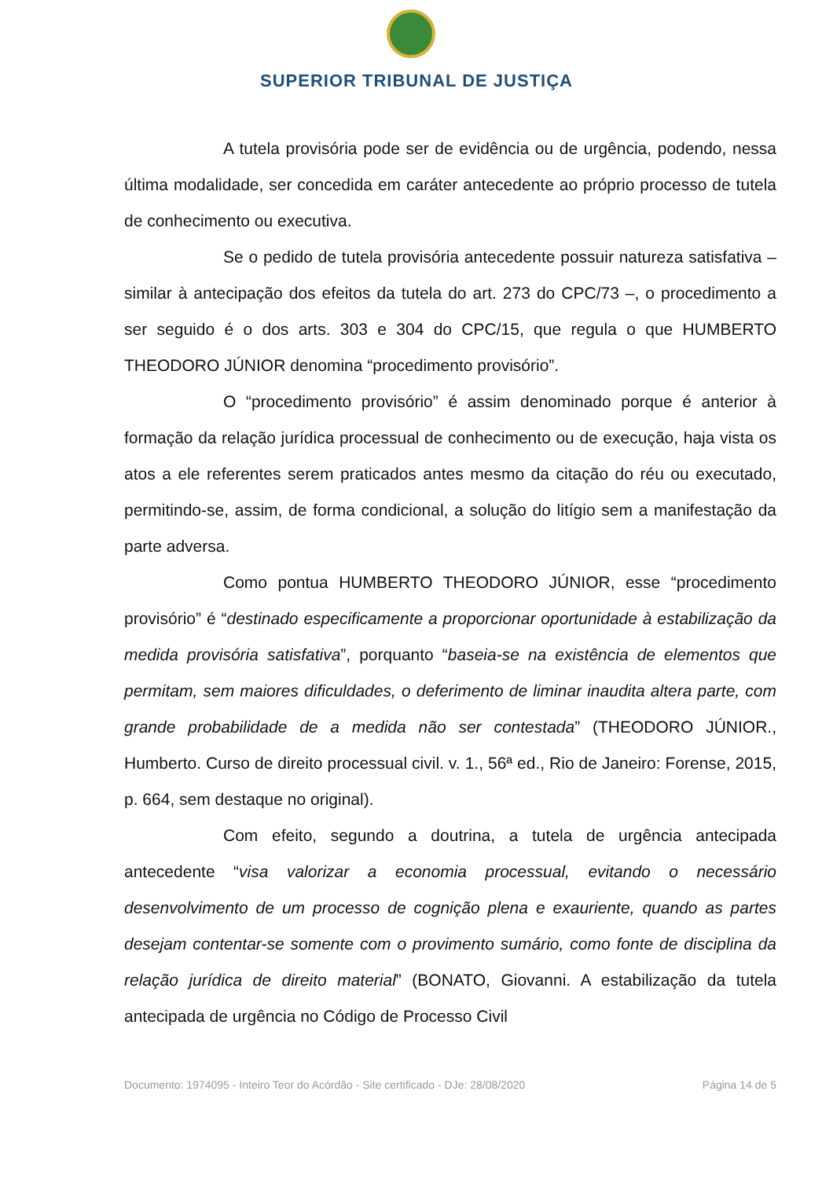SUPERIOR TRIBUNAL DE JUSTIÇA
A tutela provisória pode ser de evidência ou de urgência, podendo, nessa última modalidade, ser concedida em caráter antecedente ao próprio processo de tutela de conhecimento ou executiva.
Se o pedido de tutela provisória antecedente possuir natureza satisfativa – similar à antecipação dos efeitos da tutela do art. 273 do CPC/73 –, o procedimento a ser seguido é o dos arts. 303 e 304 do CPC/15, que regula o que HUMBERTO THEODORO JÚNIOR denomina “procedimento provisório”.
O “procedimento provisório” é assim denominado porque é anterior à formação da relação jurídica processual de conhecimento ou de execução, haja vista os atos a ele referentes serem praticados antes mesmo da citação do réu ou executado, permitindo-se, assim, de forma condicional, a solução do litígio sem a manifestação da parte adversa.
Como pontua HUMBERTO THEODORO JÚNIOR, esse “procedimento provisório” é “destinado especificamente a proporcionar oportunidade à estabilização da medida provisória satisfativa”, porquanto “baseia-se na existência de elementos que permitam, sem maiores dificuldades, o deferimento de liminar inaudita altera parte, com grande probabilidade de a medida não ser contestada” (THEODORO JÚNIOR., Humberto. Curso de direito processual civil. v. 1., 56ª ed., Rio de Janeiro: Forense, 2015, p. 664, sem destaque no original).
Com efeito, segundo a doutrina, a tutela de urgência antecipada antecedente “visa valorizar a economia processual, evitando o necessário desenvolvimento de um processo de cognição plena e exauriente, quando as partes desejam contentar-se somente com o provimento sumário, como fonte de disciplina da relação jurídica de direito material” (BONATO, Giovanni. A estabilização da tutela antecipada de urgência no Código de Processo Civil
Documento: 1974095 - Inteiro Teor do Acórdão - Site certificado - DJe: 28/08/2020 Página 14 de 5